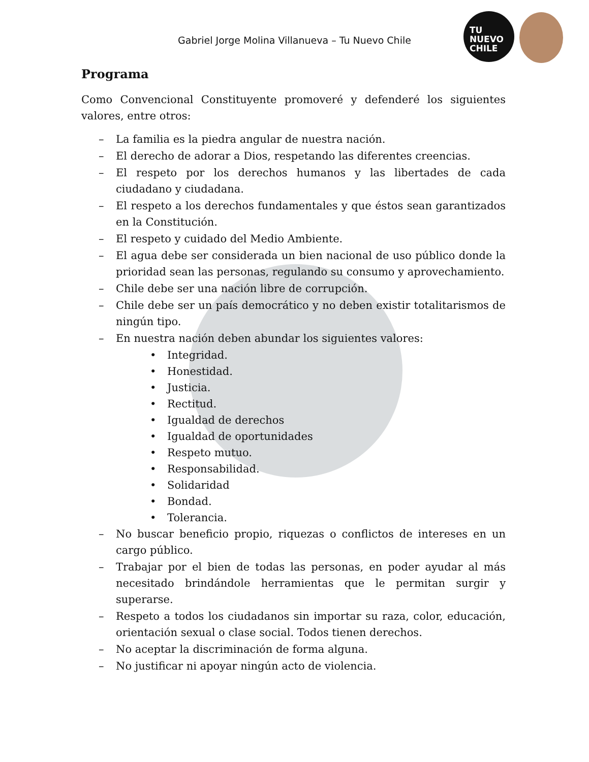TU
NUEVO
CHILE
Gabriel Jorge Molina Villanueva – Tu Nuevo Chile
Programa
Como Convencional Constituyente promoveré y defenderé los siguientes valores, entre otros:
– La familia es la piedra angular de nuestra nación.
– El derecho de adorar a Dios, respetando las diferentes creencias.
– El respeto por los derechos humanos y las libertades de cada ciudadano y ciudadana.
– El respeto a los derechos fundamentales y que éstos sean garantizados en la Constitución.
– El respeto y cuidado del Medio Ambiente.
– El agua debe ser considerada un bien nacional de uso público donde la prioridad sean las personas, regulando su consumo y aprovechamiento.
– Chile debe ser una nación libre de corrupción.
– Chile debe ser un país democrático y no deben existir totalitarismos de ningún tipo.
– En nuestra nación deben abundar los siguientes valores:
• Integridad.
• Honestidad.
• Justicia.
• Rectitud.
• Igualdad de derechos
• Igualdad de oportunidades
• Respeto mutuo.
• Responsabilidad.
• Solidaridad
• Bondad.
• Tolerancia.
– No buscar beneficio propio, riquezas o conflictos de intereses en un cargo público.
– Trabajar por el bien de todas las personas, en poder ayudar al más necesitado brindándole herramientas que le permitan surgir y superarse.
– Respeto a todos los ciudadanos sin importar su raza, color, educación, orientación sexual o clase social. Todos tienen derechos.
– No aceptar la discriminación de forma alguna.
– No justificar ni apoyar ningún acto de violencia.